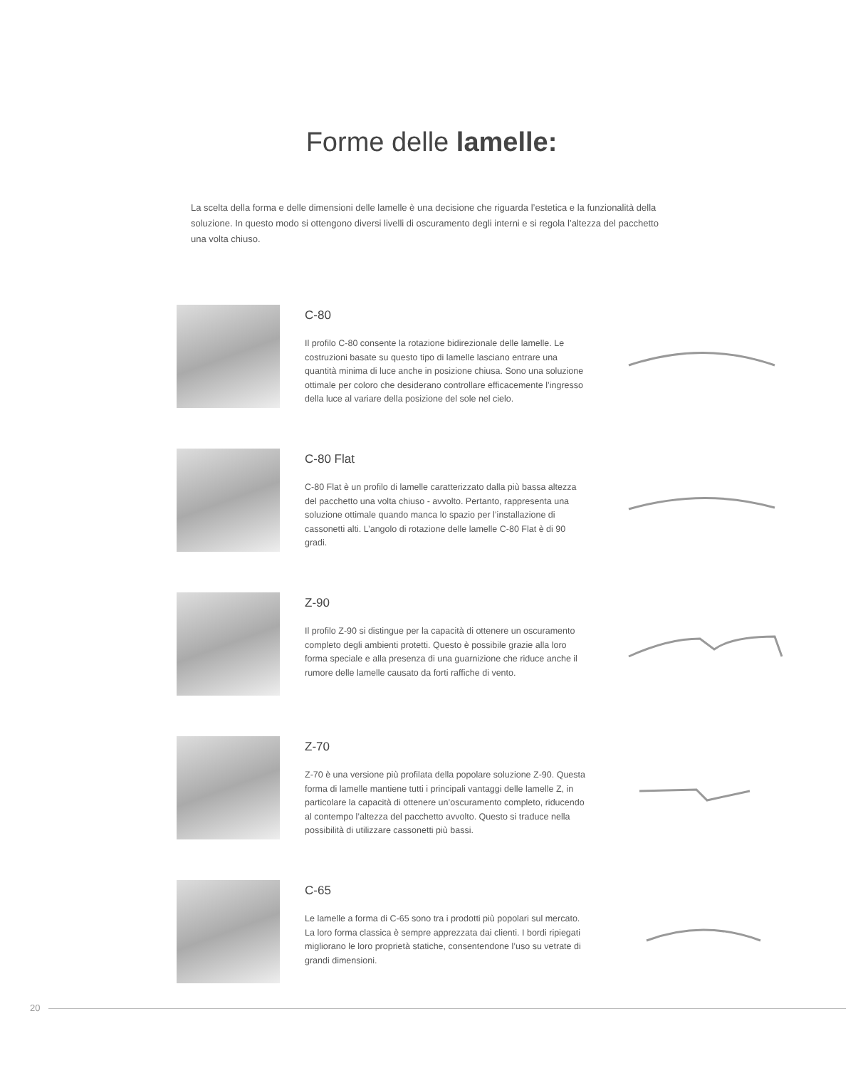Forme delle lamelle:
La scelta della forma e delle dimensioni delle lamelle è una decisione che riguarda l’estetica e la funzionalità della soluzione. In questo modo si ottengono diversi livelli di oscuramento degli interni e si regola l’altezza del pacchetto una volta chiuso.
C-80
Il profilo C-80 consente la rotazione bidirezionale delle lamelle. Le costruzioni basate su questo tipo di lamelle lasciano entrare una quantità minima di luce anche in posizione chiusa. Sono una soluzione ottimale per coloro che desiderano controllare efficacemente l’ingresso della luce al variare della posizione del sole nel cielo.
C-80 Flat
C-80 Flat è un profilo di lamelle caratterizzato dalla più bassa altezza del pacchetto una volta chiuso - avvolto. Pertanto, rappresenta una soluzione ottimale quando manca lo spazio per l’installazione di cassonetti alti. L’angolo di rotazione delle lamelle C-80 Flat è di 90 gradi.
Z-90
Il profilo Z-90 si distingue per la capacità di ottenere un oscuramento completo degli ambienti protetti. Questo è possibile grazie alla loro forma speciale e alla presenza di una guarnizione che riduce anche il rumore delle lamelle causato da forti raffiche di vento.
Z-70
Z-70 è una versione più profilata della popolare soluzione Z-90. Questa forma di lamelle mantiene tutti i principali vantaggi delle lamelle Z, in particolare la capacità di ottenere un’oscuramento completo, riducendo al contempo l’altezza del pacchetto avvolto. Questo si traduce nella possibilità di utilizzare cassonetti più bassi.
C-65
Le lamelle a forma di C-65 sono tra i prodotti più popolari sul mercato. La loro forma classica è sempre apprezzata dai clienti. I bordi ripiegati migliorano le loro proprietà statiche, consentendone l’uso su vetrate di grandi dimensioni.
20